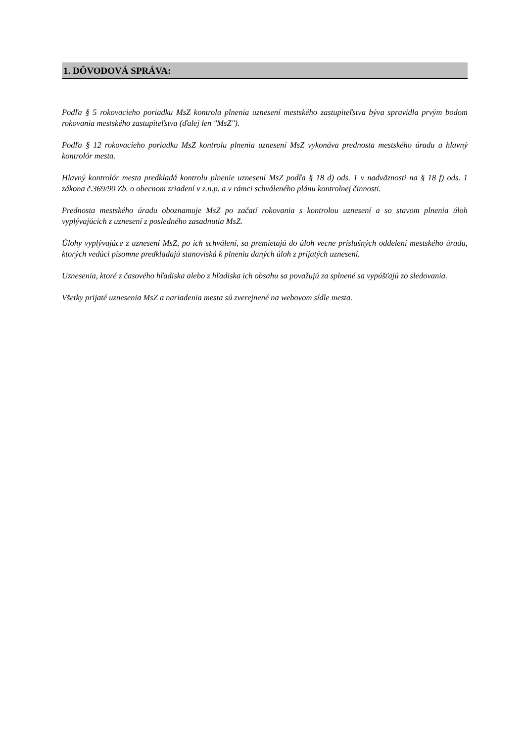1. DÔVODOVÁ SPRÁVA:
Podľa § 5 rokovacieho poriadku MsZ kontrola plnenia uznesení mestského zastupiteľstva býva spravidla prvým bodom rokovania mestského zastupiteľstva (ďalej len "MsZ").
Podľa § 12 rokovacieho poriadku MsZ kontrolu plnenia uznesení MsZ vykonáva prednosta mestského úradu a hlavný kontrolór mesta.
Hlavný kontrolór mesta predkladá kontrolu plnenie uznesení MsZ podľa § 18 d) ods. 1 v nadväznosti na § 18 f) ods. 1 zákona č.369/90 Zb. o obecnom zriadení v z.n.p. a v rámci schváleného plánu kontrolnej činnosti.
Prednosta mestského úradu oboznamuje MsZ po začatí rokovania s kontrolou uznesení a so stavom plnenia úloh vyplývajúcich z uznesení z posledného zasadnutia MsZ.
Úlohy vyplývajúce z uznesení MsZ, po ich schválení, sa premietajú do úloh vecne príslušných oddelení mestského úradu, ktorých vedúci písomne predkladajú stanoviská k plneniu daných úloh z prijatých uznesení.
Uznesenia, ktoré z časového hľadiska alebo z hľadiska ich obsahu sa považujú za splnené sa vypúšťajú zo sledovania.
Všetky prijaté uznesenia MsZ a nariadenia mesta sú zverejnené na webovom sídle mesta.